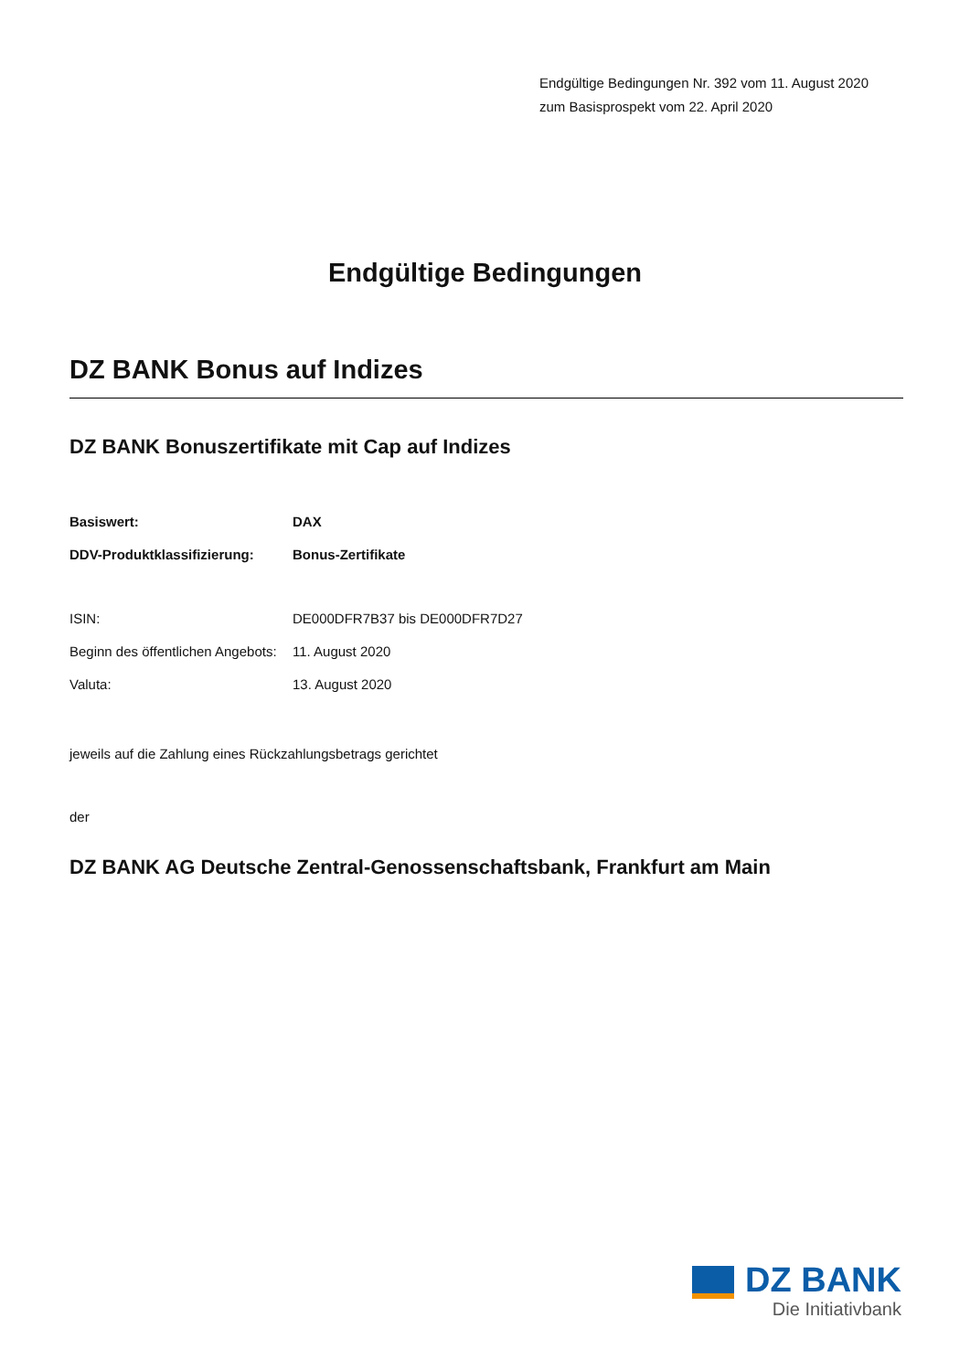Endgültige Bedingungen Nr. 392 vom 11. August 2020
zum Basisprospekt vom 22. April 2020
Endgültige Bedingungen
DZ BANK Bonus auf Indizes
DZ BANK Bonuszertifikate mit Cap auf Indizes
| Basiswert: | DAX |
| DDV-Produktklassifizierung: | Bonus-Zertifikate |
| ISIN: | DE000DFR7B37 bis DE000DFR7D27 |
| Beginn des öffentlichen Angebots: | 11. August 2020 |
| Valuta: | 13. August 2020 |
jeweils auf die Zahlung eines Rückzahlungsbetrags gerichtet
der
DZ BANK AG Deutsche Zentral-Genossenschaftsbank, Frankfurt am Main
DZ BANK
Die Initiativbank